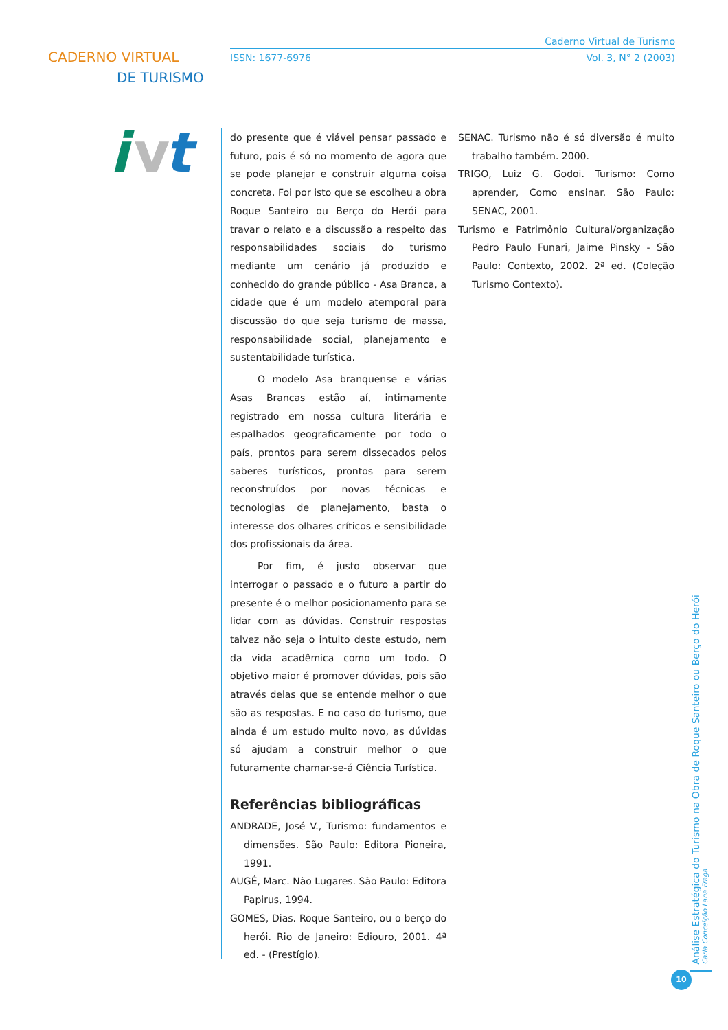CADERNO VIRTUAL
DE TURISMO
i
v
t
Caderno Virtual de Turismo
ISSN: 1677-6976 Vol. 3, N° 2 (2003)
do presente que é viável pensar passado e futuro, pois é só no momento de agora que se pode planejar e construir alguma coisa concreta. Foi por isto que se escolheu a obra Roque Santeiro ou Berço do Herói para travar o relato e a discussão a respeito das responsabilidades sociais do turismo mediante um cenário já produzido e conhecido do grande público - Asa Branca, a cidade que é um modelo atemporal para discussão do que seja turismo de massa, responsabilidade social, planejamento e sustentabilidade turística.
O modelo Asa branquense e várias Asas Brancas estão aí, intimamente registrado em nossa cultura literária e espalhados geograficamente por todo o país, prontos para serem dissecados pelos saberes turísticos, prontos para serem reconstruídos por novas técnicas e tecnologias de planejamento, basta o interesse dos olhares críticos e sensibilidade dos profissionais da área.
Por fim, é justo observar que interrogar o passado e o futuro a partir do presente é o melhor posicionamento para se lidar com as dúvidas. Construir respostas talvez não seja o intuito deste estudo, nem da vida acadêmica como um todo. O objetivo maior é promover dúvidas, pois são através delas que se entende melhor o que são as respostas. E no caso do turismo, que ainda é um estudo muito novo, as dúvidas só ajudam a construir melhor o que futuramente chamar-se-á Ciência Turística.
Referências bibliográficas
ANDRADE, José V., Turismo: fundamentos e dimensões. São Paulo: Editora Pioneira, 1991.
AUGÉ, Marc. Não Lugares. São Paulo: Editora Papirus, 1994.
GOMES, Dias. Roque Santeiro, ou o berço do herói. Rio de Janeiro: Ediouro, 2001. 4ª ed. - (Prestígio).
SENAC. Turismo não é só diversão é muito trabalho também. 2000.
TRIGO, Luiz G. Godoi. Turismo: Como aprender, Como ensinar. São Paulo: SENAC, 2001.
Turismo e Patrimônio Cultural/organização Pedro Paulo Funari, Jaime Pinsky - São Paulo: Contexto, 2002. 2ª ed. (Coleção Turismo Contexto).
Análise Estratégica do Turismo na Obra de Roque Santeiro ou Berço do Herói
Carla Conceição Lana Fraga
10